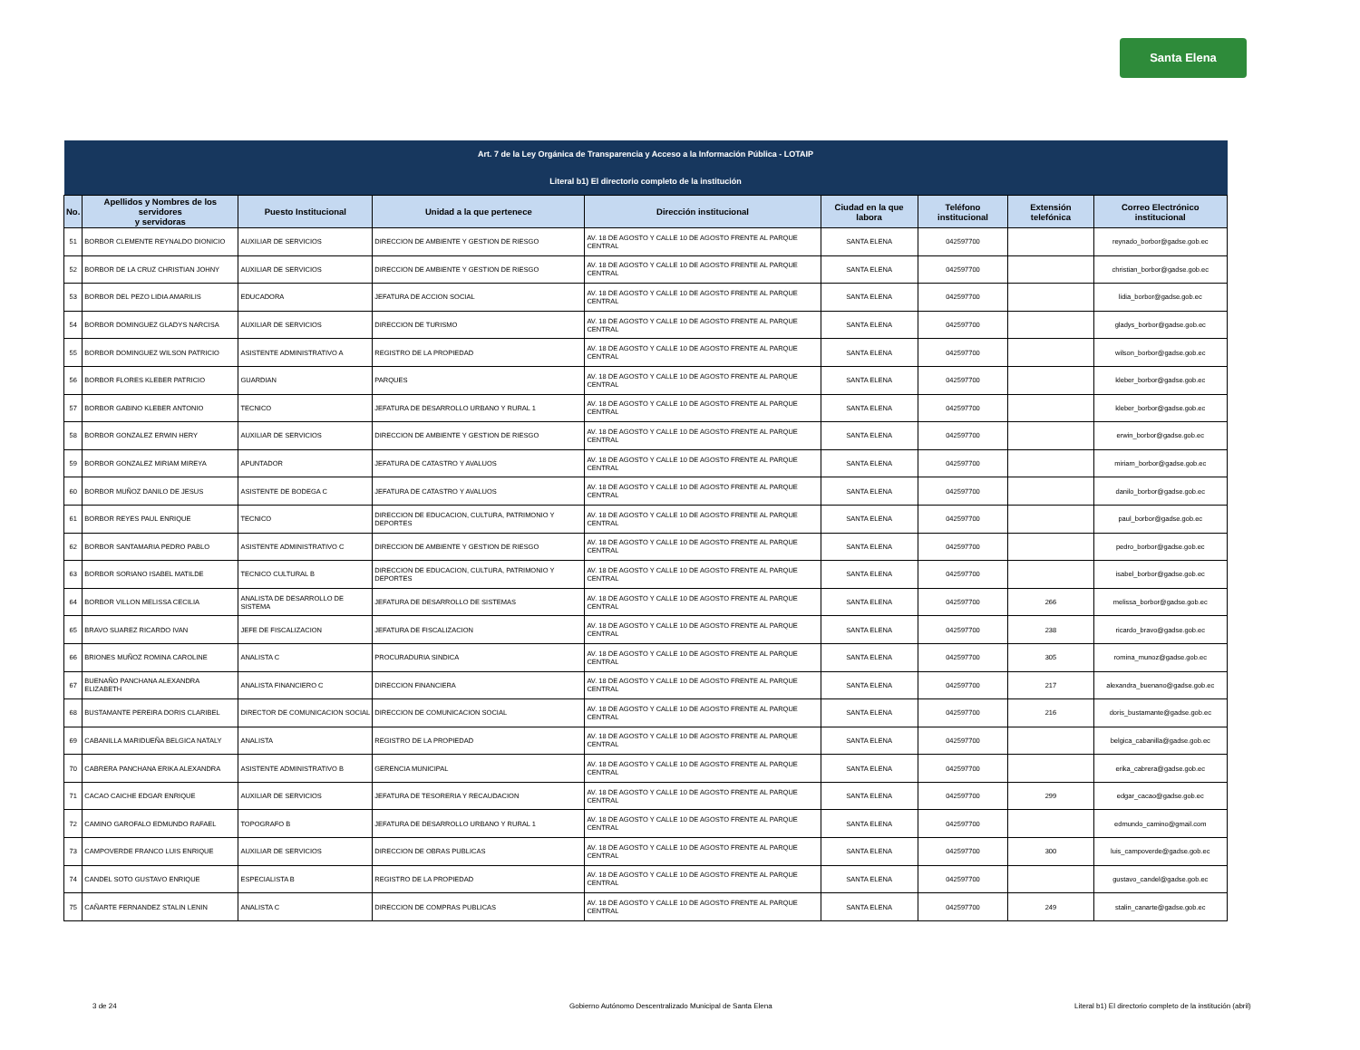Santa Elena
| Art. 7 de la Ley Orgánica de Transparencia y Acceso a la Información Pública - LOTAIP | | | | | | | | |
| --- | --- | --- | --- | --- | --- | --- | --- | --- |
| Literal b1) El directorio completo de la institución | | | | | | | | |
| No. | Apellidos y Nombres de los servidores y servidoras | Puesto Institucional | Unidad a la que pertenece | Dirección institucional | Ciudad en la que labora | Teléfono institucional | Extensión telefónica | Correo Electrónico institucional |
| 51 | BORBOR CLEMENTE REYNALDO DIONICIO | AUXILIAR DE SERVICIOS | DIRECCION DE AMBIENTE Y GESTION DE RIESGO | AV. 18 DE AGOSTO Y CALLE 10 DE AGOSTO FRENTE AL PARQUE CENTRAL | SANTA ELENA | 042597700 | | reynado_borbor@gadse.gob.ec |
| 52 | BORBOR DE LA CRUZ CHRISTIAN JOHNY | AUXILIAR DE SERVICIOS | DIRECCION DE AMBIENTE Y GESTION DE RIESGO | AV. 18 DE AGOSTO Y CALLE 10 DE AGOSTO FRENTE AL PARQUE CENTRAL | SANTA ELENA | 042597700 | | christian_borbor@gadse.gob.ec |
| 53 | BORBOR DEL PEZO LIDIA AMARILIS | EDUCADORA | JEFATURA DE ACCION SOCIAL | AV. 18 DE AGOSTO Y CALLE 10 DE AGOSTO FRENTE AL PARQUE CENTRAL | SANTA ELENA | 042597700 | | lidia_borbor@gadse.gob.ec |
| 54 | BORBOR DOMINGUEZ GLADYS NARCISA | AUXILIAR DE SERVICIOS | DIRECCION DE TURISMO | AV. 18 DE AGOSTO Y CALLE 10 DE AGOSTO FRENTE AL PARQUE CENTRAL | SANTA ELENA | 042597700 | | gladys_borbor@gadse.gob.ec |
| 55 | BORBOR DOMINGUEZ WILSON PATRICIO | ASISTENTE ADMINISTRATIVO A | REGISTRO DE LA PROPIEDAD | AV. 18 DE AGOSTO Y CALLE 10 DE AGOSTO FRENTE AL PARQUE CENTRAL | SANTA ELENA | 042597700 | | wilson_borbor@gadse.gob.ec |
| 56 | BORBOR FLORES KLEBER PATRICIO | GUARDIAN | PARQUES | AV. 18 DE AGOSTO Y CALLE 10 DE AGOSTO FRENTE AL PARQUE CENTRAL | SANTA ELENA | 042597700 | | kleber_borbor@gadse.gob.ec |
| 57 | BORBOR GABINO KLEBER ANTONIO | TECNICO | JEFATURA DE DESARROLLO URBANO Y RURAL 1 | AV. 18 DE AGOSTO Y CALLE 10 DE AGOSTO FRENTE AL PARQUE CENTRAL | SANTA ELENA | 042597700 | | kleber_borbor@gadse.gob.ec |
| 58 | BORBOR GONZALEZ ERWIN HERY | AUXILIAR DE SERVICIOS | DIRECCION DE AMBIENTE Y GESTION DE RIESGO | AV. 18 DE AGOSTO Y CALLE 10 DE AGOSTO FRENTE AL PARQUE CENTRAL | SANTA ELENA | 042597700 | | erwin_borbor@gadse.gob.ec |
| 59 | BORBOR GONZALEZ MIRIAM MIREYA | APUNTADOR | JEFATURA DE CATASTRO Y AVALUOS | AV. 18 DE AGOSTO Y CALLE 10 DE AGOSTO FRENTE AL PARQUE CENTRAL | SANTA ELENA | 042597700 | | miriam_borbor@gadse.gob.ec |
| 60 | BORBOR MUÑOZ DANILO DE JESUS | ASISTENTE DE BODEGA C | JEFATURA DE CATASTRO Y AVALUOS | AV. 18 DE AGOSTO Y CALLE 10 DE AGOSTO FRENTE AL PARQUE CENTRAL | SANTA ELENA | 042597700 | | danilo_borbor@gadse.gob.ec |
| 61 | BORBOR REYES PAUL ENRIQUE | TECNICO | DIRECCION DE EDUCACION, CULTURA, PATRIMONIO Y DEPORTES | AV. 18 DE AGOSTO Y CALLE 10 DE AGOSTO FRENTE AL PARQUE CENTRAL | SANTA ELENA | 042597700 | | paul_borbor@gadse.gob.ec |
| 62 | BORBOR SANTAMARIA PEDRO PABLO | ASISTENTE ADMINISTRATIVO C | DIRECCION DE AMBIENTE Y GESTION DE RIESGO | AV. 18 DE AGOSTO Y CALLE 10 DE AGOSTO FRENTE AL PARQUE CENTRAL | SANTA ELENA | 042597700 | | pedro_borbor@gadse.gob.ec |
| 63 | BORBOR SORIANO ISABEL MATILDE | TECNICO CULTURAL B | DIRECCION DE EDUCACION, CULTURA, PATRIMONIO Y DEPORTES | AV. 18 DE AGOSTO Y CALLE 10 DE AGOSTO FRENTE AL PARQUE CENTRAL | SANTA ELENA | 042597700 | | isabel_borbor@gadse.gob.ec |
| 64 | BORBOR VILLON MELISSA CECILIA | ANALISTA DE DESARROLLO DE SISTEMA | JEFATURA DE DESARROLLO DE SISTEMAS | AV. 18 DE AGOSTO Y CALLE 10 DE AGOSTO FRENTE AL PARQUE CENTRAL | SANTA ELENA | 042597700 | 266 | melissa_borbor@gadse.gob.ec |
| 65 | BRAVO SUAREZ RICARDO IVAN | JEFE DE FISCALIZACION | JEFATURA DE FISCALIZACION | AV. 18 DE AGOSTO Y CALLE 10 DE AGOSTO FRENTE AL PARQUE CENTRAL | SANTA ELENA | 042597700 | 238 | ricardo_bravo@gadse.gob.ec |
| 66 | BRIONES MUÑOZ ROMINA CAROLINE | ANALISTA C | PROCURADURIA SINDICA | AV. 18 DE AGOSTO Y CALLE 10 DE AGOSTO FRENTE AL PARQUE CENTRAL | SANTA ELENA | 042597700 | 305 | romina_munoz@gadse.gob.ec |
| 67 | BUENAÑO PANCHANA ALEXANDRA ELIZABETH | ANALISTA FINANCIERO C | DIRECCION FINANCIERA | AV. 18 DE AGOSTO Y CALLE 10 DE AGOSTO FRENTE AL PARQUE CENTRAL | SANTA ELENA | 042597700 | 217 | alexandra_buenano@gadse.gob.ec |
| 68 | BUSTAMANTE PEREIRA DORIS CLARIBEL | DIRECTOR DE COMUNICACION SOCIAL | DIRECCION DE COMUNICACION SOCIAL | AV. 18 DE AGOSTO Y CALLE 10 DE AGOSTO FRENTE AL PARQUE CENTRAL | SANTA ELENA | 042597700 | 216 | doris_bustamante@gadse.gob.ec |
| 69 | CABANILLA MARIDUEÑA BELGICA NATALY | ANALISTA | REGISTRO DE LA PROPIEDAD | AV. 18 DE AGOSTO Y CALLE 10 DE AGOSTO FRENTE AL PARQUE CENTRAL | SANTA ELENA | 042597700 | | belgica_cabanilla@gadse.gob.ec |
| 70 | CABRERA PANCHANA ERIKA ALEXANDRA | ASISTENTE ADMINISTRATIVO B | GERENCIA MUNICIPAL | AV. 18 DE AGOSTO Y CALLE 10 DE AGOSTO FRENTE AL PARQUE CENTRAL | SANTA ELENA | 042597700 | | erika_cabrera@gadse.gob.ec |
| 71 | CACAO CAICHE EDGAR ENRIQUE | AUXILIAR DE SERVICIOS | JEFATURA DE TESORERIA Y RECAUDACION | AV. 18 DE AGOSTO Y CALLE 10 DE AGOSTO FRENTE AL PARQUE CENTRAL | SANTA ELENA | 042597700 | 299 | edgar_cacao@gadse.gob.ec |
| 72 | CAMINO GAROFALO EDMUNDO RAFAEL | TOPOGRAFO B | JEFATURA DE DESARROLLO URBANO Y RURAL 1 | AV. 18 DE AGOSTO Y CALLE 10 DE AGOSTO FRENTE AL PARQUE CENTRAL | SANTA ELENA | 042597700 | | edmundo_camino@gmail.com |
| 73 | CAMPOVERDE FRANCO LUIS ENRIQUE | AUXILIAR DE SERVICIOS | DIRECCION DE OBRAS PUBLICAS | AV. 18 DE AGOSTO Y CALLE 10 DE AGOSTO FRENTE AL PARQUE CENTRAL | SANTA ELENA | 042597700 | 300 | luis_campoverde@gadse.gob.ec |
| 74 | CANDEL SOTO GUSTAVO ENRIQUE | ESPECIALISTA B | REGISTRO DE LA PROPIEDAD | AV. 18 DE AGOSTO Y CALLE 10 DE AGOSTO FRENTE AL PARQUE CENTRAL | SANTA ELENA | 042597700 | | gustavo_candel@gadse.gob.ec |
| 75 | CAÑARTE FERNANDEZ STALIN LENIN | ANALISTA C | DIRECCION DE COMPRAS PUBLICAS | AV. 18 DE AGOSTO Y CALLE 10 DE AGOSTO FRENTE AL PARQUE CENTRAL | SANTA ELENA | 042597700 | 249 | stalin_canarte@gadse.gob.ec |
3 de 24 Gobierno Autónomo Descentralizado Municipal de Santa Elena Literal b1) El directorio completo de la institución (abril)